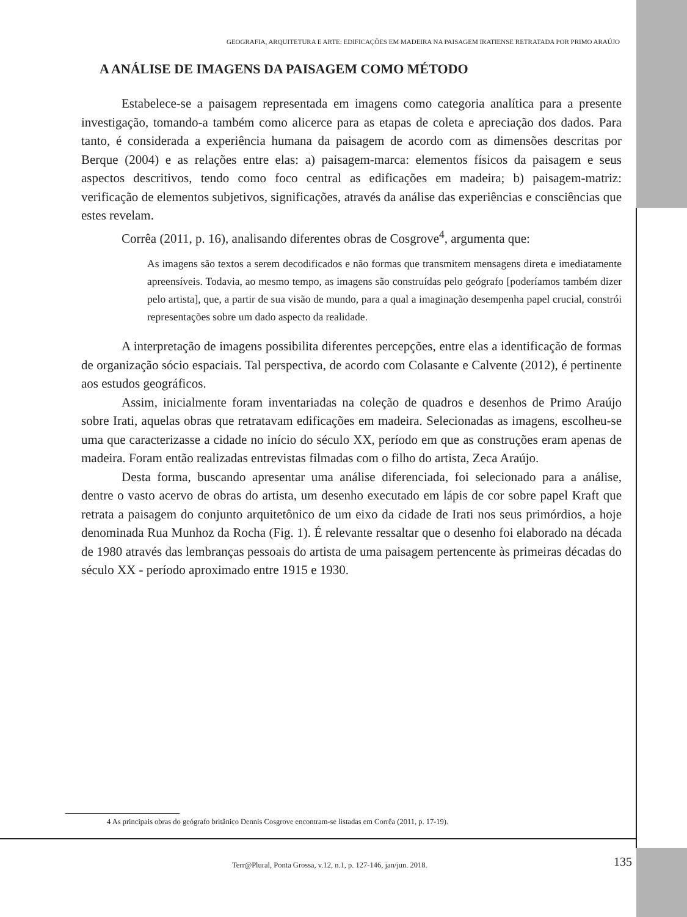GEOGRAFIA, ARQUITETURA E ARTE: EDIFICAÇÕES EM MADEIRA NA PAISAGEM IRATIENSE RETRATADA POR PRIMO ARAÚJO
A ANÁLISE DE IMAGENS DA PAISAGEM COMO MÉTODO
Estabelece-se a paisagem representada em imagens como categoria analítica para a presente investigação, tomando-a também como alicerce para as etapas de coleta e apreciação dos dados. Para tanto, é considerada a experiência humana da paisagem de acordo com as dimensões descritas por Berque (2004) e as relações entre elas: a) paisagem-marca: elementos físicos da paisagem e seus aspectos descritivos, tendo como foco central as edificações em madeira; b) paisagem-matriz: verificação de elementos subjetivos, significações, através da análise das experiências e consciências que estes revelam.
Corrêa (2011, p. 16), analisando diferentes obras de Cosgrove<sup>4</sup>, argumenta que:
As imagens são textos a serem decodificados e não formas que transmitem mensagens direta e imediatamente apreensíveis. Todavia, ao mesmo tempo, as imagens são construídas pelo geógrafo [poderíamos também dizer pelo artista], que, a partir de sua visão de mundo, para a qual a imaginação desempenha papel crucial, constrói representações sobre um dado aspecto da realidade.
A interpretação de imagens possibilita diferentes percepções, entre elas a identificação de formas de organização sócio espaciais. Tal perspectiva, de acordo com Colasante e Calvente (2012), é pertinente aos estudos geográficos.
Assim, inicialmente foram inventariadas na coleção de quadros e desenhos de Primo Araújo sobre Irati, aquelas obras que retratavam edificações em madeira. Selecionadas as imagens, escolheu-se uma que caracterizasse a cidade no início do século XX, período em que as construções eram apenas de madeira. Foram então realizadas entrevistas filmadas com o filho do artista, Zeca Araújo.
Desta forma, buscando apresentar uma análise diferenciada, foi selecionado para a análise, dentre o vasto acervo de obras do artista, um desenho executado em lápis de cor sobre papel Kraft que retrata a paisagem do conjunto arquitetônico de um eixo da cidade de Irati nos seus primórdios, a hoje denominada Rua Munhoz da Rocha (Fig. 1). É relevante ressaltar que o desenho foi elaborado na década de 1980 através das lembranças pessoais do artista de uma paisagem pertencente às primeiras décadas do século XX - período aproximado entre 1915 e 1930.
4 As principais obras do geógrafo britânico Dennis Cosgrove encontram-se listadas em Corrêa (2011, p. 17-19).
Terr@Plural, Ponta Grossa, v.12, n.1, p. 127-146, jan/jun. 2018.
135